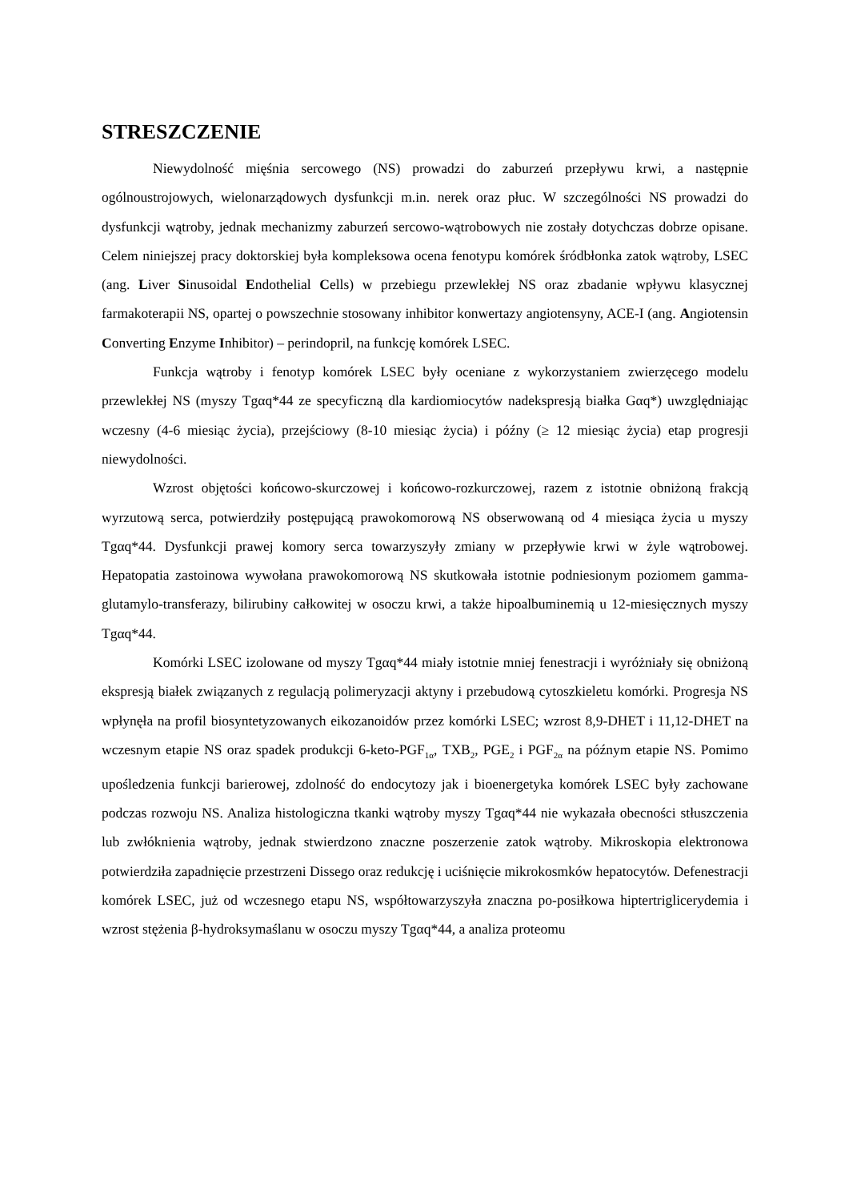STRESZCZENIE
Niewydolność mięśnia sercowego (NS) prowadzi do zaburzeń przepływu krwi, a następnie ogólnoustrojowych, wielonarządowych dysfunkcji m.in. nerek oraz płuc. W szczególności NS prowadzi do dysfunkcji wątroby, jednak mechanizmy zaburzeń sercowo-wątrobowych nie zostały dotychczas dobrze opisane. Celem niniejszej pracy doktorskiej była kompleksowa ocena fenotypu komórek śródbłonka zatok wątroby, LSEC (ang. Liver Sinusoidal Endothelial Cells) w przebiegu przewlekłej NS oraz zbadanie wpływu klasycznej farmakoterapii NS, opartej o powszechnie stosowany inhibitor konwertazy angiotensyny, ACE-I (ang. Angiotensin Converting Enzyme Inhibitor) – perindopril, na funkcję komórek LSEC.
Funkcja wątroby i fenotyp komórek LSEC były oceniane z wykorzystaniem zwierzęcego modelu przewlekłej NS (myszy Tgαq*44 ze specyficzną dla kardiomiocytów nadekspresją białka Gαq*) uwzględniając wczesny (4-6 miesiąc życia), przejściowy (8-10 miesiąc życia) i późny (≥ 12 miesiąc życia) etap progresji niewydolności.
Wzrost objętości końcowo-skurczowej i końcowo-rozkurczowej, razem z istotnie obniżoną frakcją wyrzutową serca, potwierdziły postępującą prawokomorową NS obserwowaną od 4 miesiąca życia u myszy Tgαq*44. Dysfunkcji prawej komory serca towarzyszyły zmiany w przepływie krwi w żyle wątrobowej. Hepatopatia zastoinowa wywołana prawokomorową NS skutkowała istotnie podniesionym poziomem gamma-glutamylo-transferazy, bilirubiny całkowitej w osoczu krwi, a także hipoalbuminemią u 12-miesięcznych myszy Tgαq*44.
Komórki LSEC izolowane od myszy Tgαq*44 miały istotnie mniej fenestracji i wyróżniały się obniżoną ekspresją białek związanych z regulacją polimeryzacji aktyny i przebudową cytoszkieletu komórki. Progresja NS wpłynęła na profil biosyntetyzowanych eikozanoidów przez komórki LSEC; wzrost 8,9-DHET i 11,12-DHET na wczesnym etapie NS oraz spadek produkcji 6-keto-PGF<sub>1α</sub>, TXB<sub>2</sub>, PGE<sub>2</sub> i PGF<sub>2α</sub> na późnym etapie NS. Pomimo upośledzenia funkcji barierowej, zdolność do endocytozy jak i bioenergetyka komórek LSEC były zachowane podczas rozwoju NS. Analiza histologiczna tkanki wątroby myszy Tgαq*44 nie wykazała obecności stłuszczenia lub zwłóknienia wątroby, jednak stwierdzono znaczne poszerzenie zatok wątroby. Mikroskopia elektronowa potwierdziła zapadnięcie przestrzeni Dissego oraz redukcję i uciśnięcie mikrokosmków hepatocytów. Defenestracji komórek LSEC, już od wczesnego etapu NS, współtowarzyszyła znaczna po-posiłkowa hiptertriglicerydemia i wzrost stężenia β-hydroksymaślanu w osoczu myszy Tgαq*44, a analiza proteomu